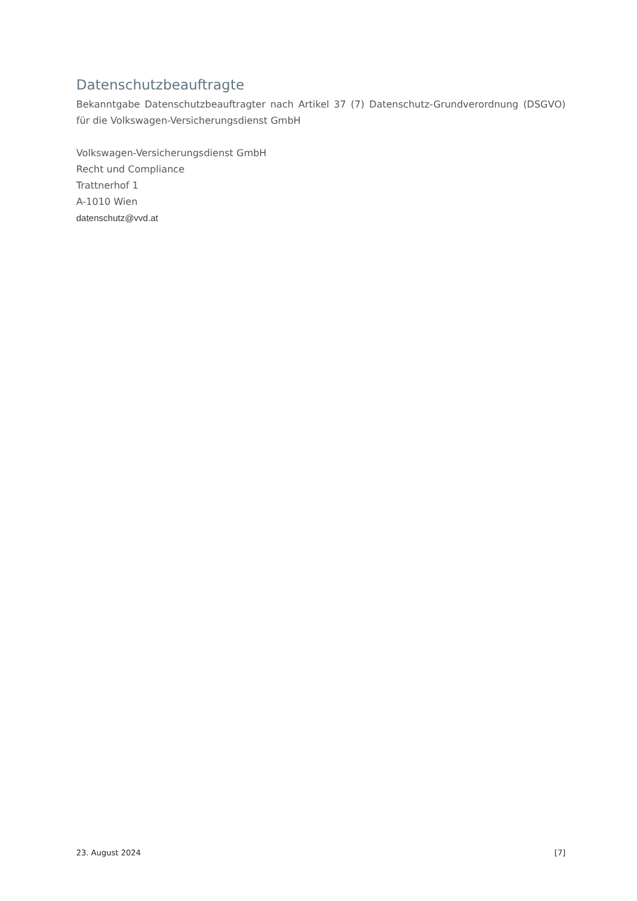Datenschutzbeauftragte
Bekanntgabe Datenschutzbeauftragter nach Artikel 37 (7) Datenschutz-Grundverordnung (DSGVO) für die Volkswagen-Versicherungsdienst GmbH
Volkswagen-Versicherungsdienst GmbH
Recht und Compliance
Trattnerhof 1
A-1010 Wien
datenschutz@vvd.at
23. August 2024 [7]